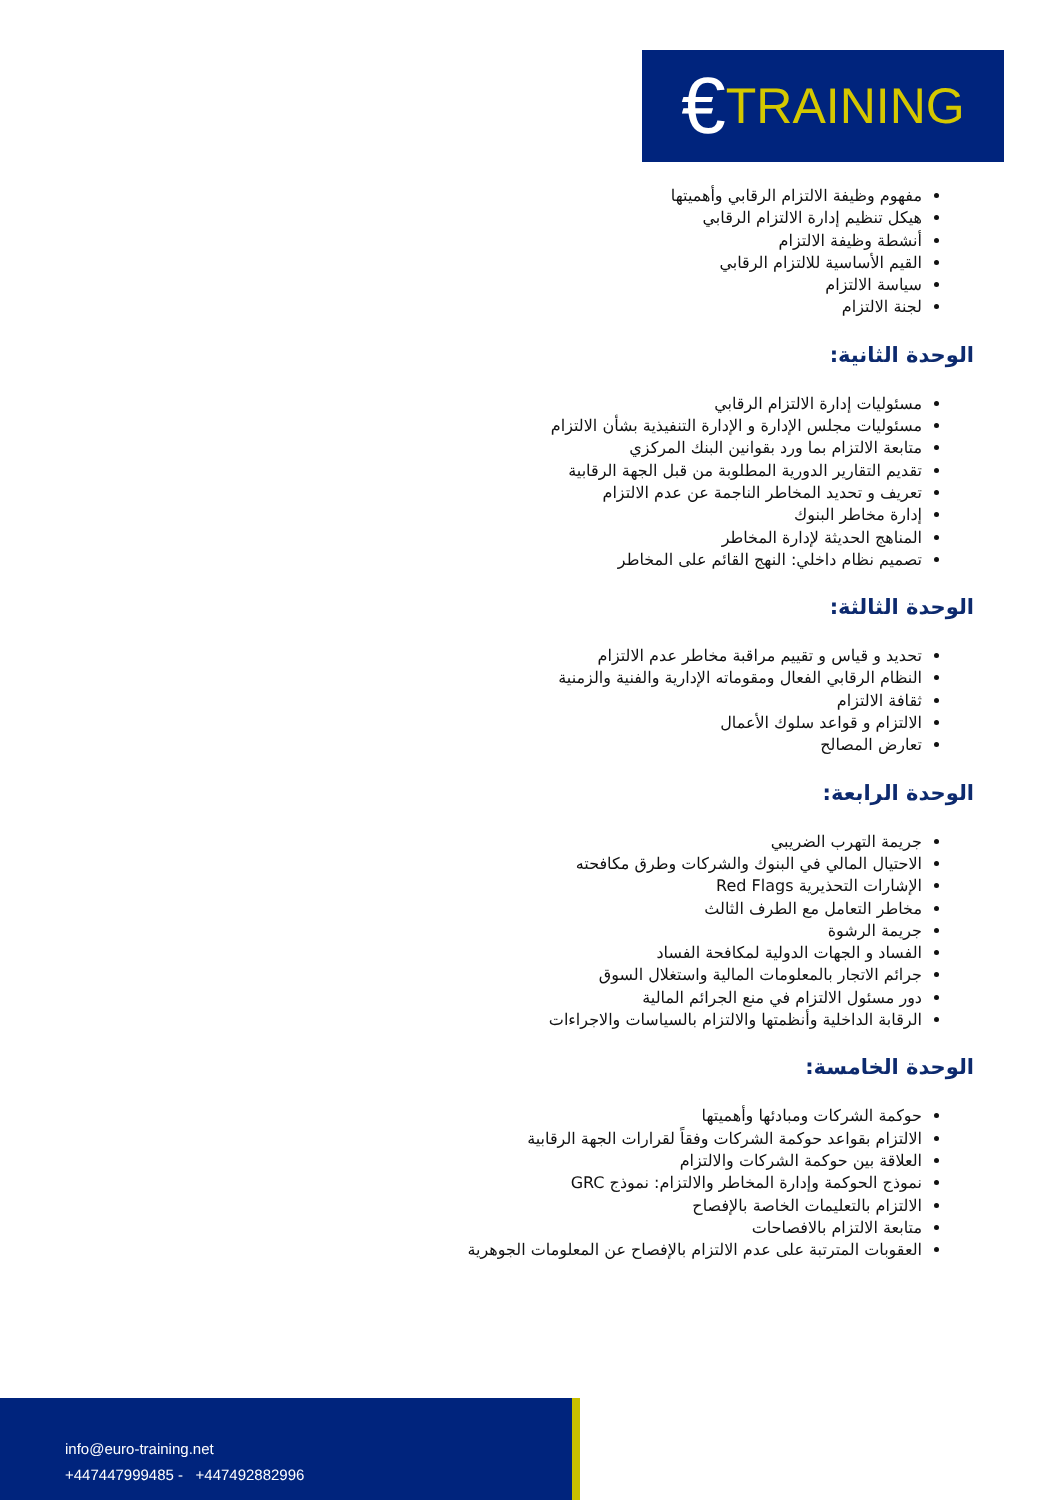€ TRAINING
مفهوم وظيفة الالتزام الرقابي وأهميتها
هيكل تنظيم إدارة الالتزام الرقابي
أنشطة وظيفة الالتزام
القيم الأساسية للالتزام الرقابي
سياسة الالتزام
لجنة الالتزام
الوحدة الثانية:
مسئوليات إدارة الالتزام الرقابي
مسئوليات مجلس الإدارة و الإدارة التنفيذية بشأن الالتزام
متابعة الالتزام بما ورد بقوانين البنك المركزي
تقديم التقارير الدورية المطلوبة من قبل الجهة الرقابية
تعريف و تحديد المخاطر الناجمة عن عدم الالتزام
إدارة مخاطر البنوك
المناهج الحديثة لإدارة المخاطر
تصميم نظام داخلي: النهج القائم على المخاطر
الوحدة الثالثة:
تحديد و قياس و تقييم مراقبة مخاطر عدم الالتزام
النظام الرقابي الفعال ومقوماته الإدارية والفنية والزمنية
ثقافة الالتزام
الالتزام و قواعد سلوك الأعمال
تعارض المصالح
الوحدة الرابعة:
جريمة التهرب الضريبي
الاحتيال المالي في البنوك والشركات وطرق مكافحته
الإشارات التحذيرية Red Flags
مخاطر التعامل مع الطرف الثالث
جريمة الرشوة
الفساد و الجهات الدولية لمكافحة الفساد
جرائم الاتجار بالمعلومات المالية واستغلال السوق
دور مسئول الالتزام في منع الجرائم المالية
الرقابة الداخلية وأنظمتها والالتزام بالسياسات والاجراءات
الوحدة الخامسة:
حوكمة الشركات ومبادئها وأهميتها
الالتزام بقواعد حوكمة الشركات وفقاً لقرارات الجهة الرقابية
العلاقة بين حوكمة الشركات والالتزام
نموذج الحوكمة وإدارة المخاطر والالتزام: نموذج GRC
الالتزام بالتعليمات الخاصة بالإفصاح
متابعة الالتزام بالافصاحات
العقوبات المترتبة على عدم الالتزام بالإفصاح عن المعلومات الجوهرية
info@euro-training.net
+447447999485 - +447492882996